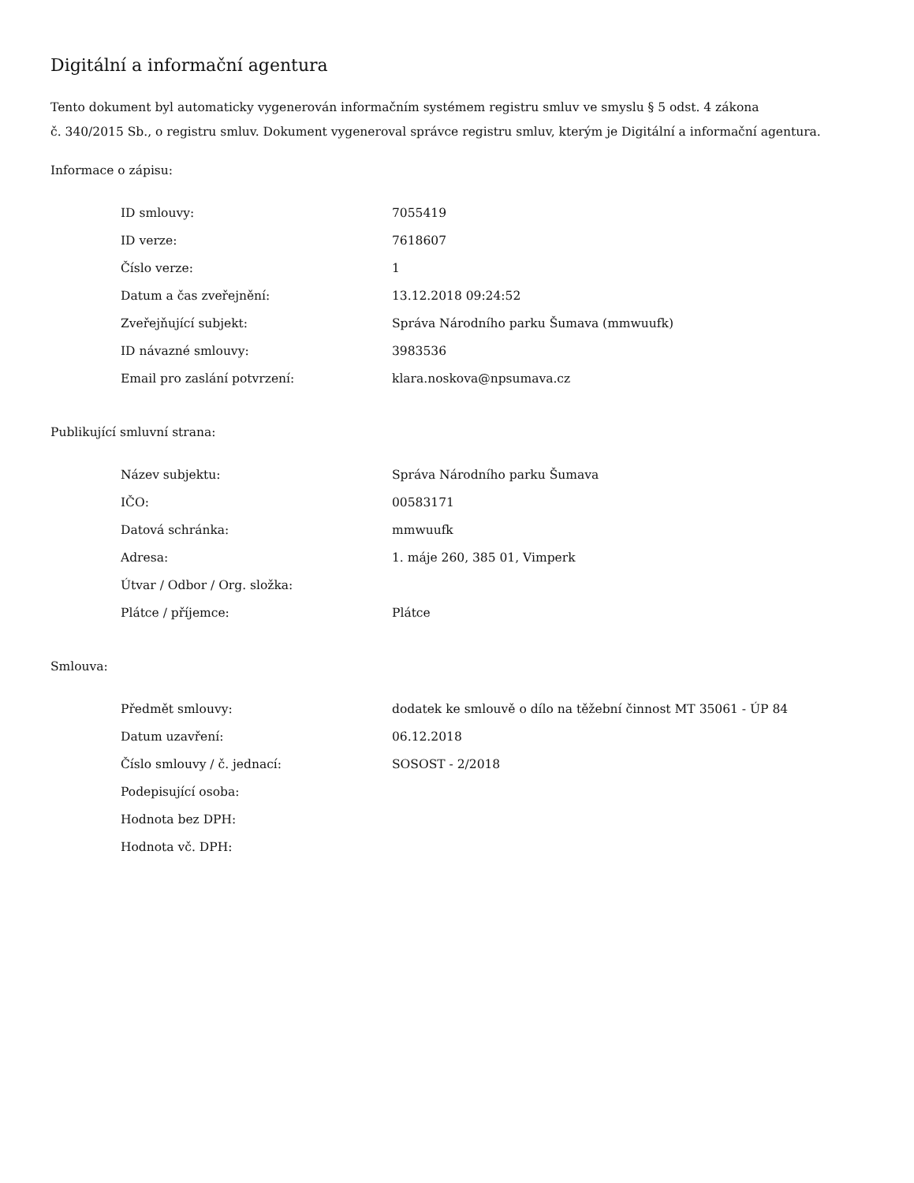Digitální a informační agentura
Tento dokument byl automaticky vygenerován informačním systémem registru smluv ve smyslu § 5 odst. 4 zákona
č. 340/2015 Sb., o registru smluv. Dokument vygeneroval správce registru smluv, kterým je Digitální a informační agentura.
Informace o zápisu:
| ID smlouvy: | 7055419 |
| ID verze: | 7618607 |
| Číslo verze: | 1 |
| Datum a čas zveřejnění: | 13.12.2018 09:24:52 |
| Zveřejňující subjekt: | Správa Národního parku Šumava (mmwuufk) |
| ID návazné smlouvy: | 3983536 |
| Email pro zaslání potvrzení: | klara.noskova@npsumava.cz |
Publikující smluvní strana:
| Název subjektu: | Správa Národního parku Šumava |
| IČO: | 00583171 |
| Datová schránka: | mmwuufk |
| Adresa: | 1. máje 260, 385 01, Vimperk |
| Útvar / Odbor / Org. složka: | |
| Plátce / příjemce: | Plátce |
Smlouva:
| Předmět smlouvy: | dodatek ke smlouvě o dílo na těžební činnost MT 35061 - ÚP 84 |
| Datum uzavření: | 06.12.2018 |
| Číslo smlouvy / č. jednací: | SOSOST - 2/2018 |
| Podepisující osoba: | |
| Hodnota bez DPH: | |
| Hodnota vč. DPH: | |